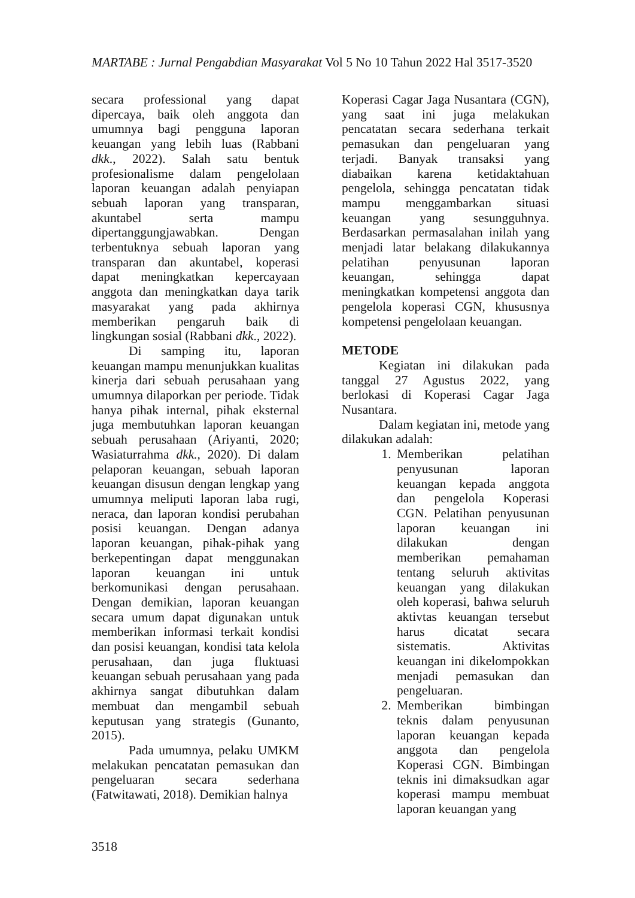MARTABE : Jurnal Pengabdian Masyarakat Vol 5 No 10 Tahun 2022 Hal 3517-3520
secara professional yang dapat dipercaya, baik oleh anggota dan umumnya bagi pengguna laporan keuangan yang lebih luas (Rabbani dkk., 2022). Salah satu bentuk profesionalisme dalam pengelolaan laporan keuangan adalah penyiapan sebuah laporan yang transparan, akuntabel serta mampu dipertanggungjawabkan. Dengan terbentuknya sebuah laporan yang transparan dan akuntabel, koperasi dapat meningkatkan kepercayaan anggota dan meningkatkan daya tarik masyarakat yang pada akhirnya memberikan pengaruh baik di lingkungan sosial (Rabbani dkk., 2022).
Di samping itu, laporan keuangan mampu menunjukkan kualitas kinerja dari sebuah perusahaan yang umumnya dilaporkan per periode. Tidak hanya pihak internal, pihak eksternal juga membutuhkan laporan keuangan sebuah perusahaan (Ariyanti, 2020; Wasiaturrahma dkk., 2020). Di dalam pelaporan keuangan, sebuah laporan keuangan disusun dengan lengkap yang umumnya meliputi laporan laba rugi, neraca, dan laporan kondisi perubahan posisi keuangan. Dengan adanya laporan keuangan, pihak-pihak yang berkepentingan dapat menggunakan laporan keuangan ini untuk berkomunikasi dengan perusahaan. Dengan demikian, laporan keuangan secara umum dapat digunakan untuk memberikan informasi terkait kondisi dan posisi keuangan, kondisi tata kelola perusahaan, dan juga fluktuasi keuangan sebuah perusahaan yang pada akhirnya sangat dibutuhkan dalam membuat dan mengambil sebuah keputusan yang strategis (Gunanto, 2015).
Pada umumnya, pelaku UMKM melakukan pencatatan pemasukan dan pengeluaran secara sederhana (Fatwitawati, 2018). Demikian halnya
Koperasi Cagar Jaga Nusantara (CGN), yang saat ini juga melakukan pencatatan secara sederhana terkait pemasukan dan pengeluaran yang terjadi. Banyak transaksi yang diabaikan karena ketidaktahuan pengelola, sehingga pencatatan tidak mampu menggambarkan situasi keuangan yang sesungguhnya. Berdasarkan permasalahan inilah yang menjadi latar belakang dilakukannya pelatihan penyusunan laporan keuangan, sehingga dapat meningkatkan kompetensi anggota dan pengelola koperasi CGN, khususnya kompetensi pengelolaan keuangan.
METODE
Kegiatan ini dilakukan pada tanggal 27 Agustus 2022, yang berlokasi di Koperasi Cagar Jaga Nusantara.
Dalam kegiatan ini, metode yang dilakukan adalah:
1. Memberikan pelatihan penyusunan laporan keuangan kepada anggota dan pengelola Koperasi CGN. Pelatihan penyusunan laporan keuangan ini dilakukan dengan memberikan pemahaman tentang seluruh aktivitas keuangan yang dilakukan oleh koperasi, bahwa seluruh aktivtas keuangan tersebut harus dicatat secara sistematis. Aktivitas keuangan ini dikelompokkan menjadi pemasukan dan pengeluaran.
2. Memberikan bimbingan teknis dalam penyusunan laporan keuangan kepada anggota dan pengelola Koperasi CGN. Bimbingan teknis ini dimaksudkan agar koperasi mampu membuat laporan keuangan yang
3518